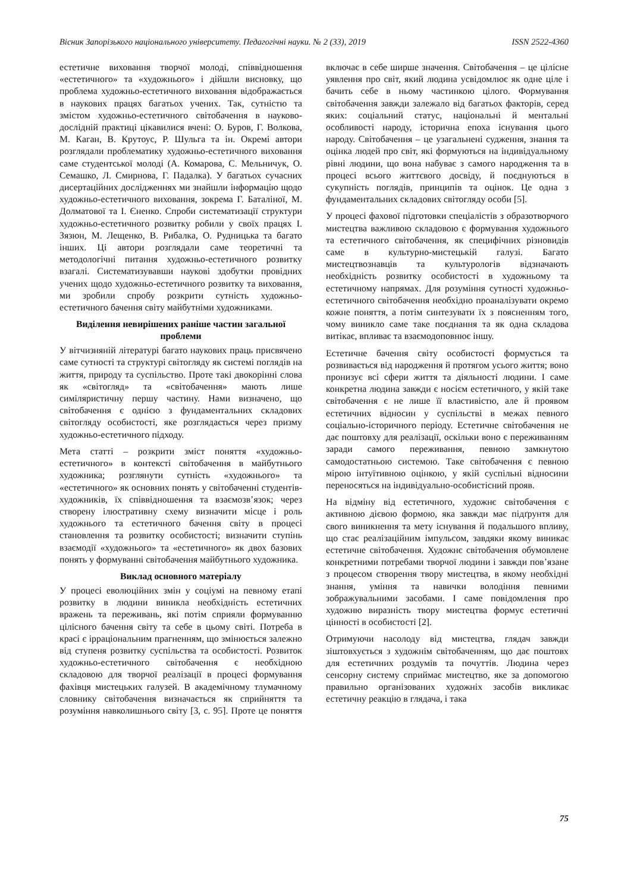Вісник Запорізького національного університету. Педагогічні науки. № 2 (33), 2019 ISSN 2522-4360
естетичне виховання творчої молоді, співвідношення «естетичного» та «художнього» і дійшли висновку, що проблема художньо-естетичного виховання відображається в наукових працях багатьох учених. Так, сутністю та змістом художньо-естетичного світобачення в науково-дослідній практиці цікавилися вчені: О. Буров, Г. Волкова, М. Каган, В. Крутоус, Р. Шульга та ін. Окремі автори розглядали проблематику художньо-естетичного виховання саме студентської молоді (А. Комарова, С. Мельничук, О. Семашко, Л. Смирнова, Г. Падалка). У багатьох сучасних дисертаційних дослідженнях ми знайшли інформацію щодо художньо-естетичного виховання, зокрема Г. Баталіної, М. Долматової та І. Єненко. Спроби систематизації структури художньо-естетичного розвитку робили у своїх працях І. Зязюн, М. Лещенко, В. Рибалка, О. Рудницька та багато інших. Ці автори розглядали саме теоретичні та методологічні питання художньо-естетичного розвитку взагалі. Систематизувавши наукові здобутки провідних учених щодо художньо-естетичного розвитку та виховання, ми зробили спробу розкрити сутність художньо-естетичного бачення світу майбутніми художниками.
Виділення невирішених раніше частин загальної проблеми
У вітчизняній літературі багато наукових праць присвячено саме сутності та структурі світогляду як системі поглядів на життя, природу та суспільство. Проте такі двокорінні слова як «світогляд» та «світобачення» мають лише симіляристичну першу частину. Нами визначено, що світобачення є однією з фундаментальних складових світогляду особистості, яке розглядається через призму художньо-естетичного підходу.
Мета статті – розкрити зміст поняття «художньо-естетичного» в контексті світобачення в майбутнього художника; розглянути сутність «художнього» та «естетичного» як основних понять у світобаченні студентів-художників, їх співвідношення та взаємозв’язок; через створену ілюстративну схему визначити місце і роль художнього та естетичного бачення світу в процесі становлення та розвитку особистості; визначити ступінь взаємодії «художнього» та «естетичного» як двох базових понять у формуванні світобачення майбутнього художника.
Виклад основного матеріалу
У процесі еволюційних змін у соціумі на певному етапі розвитку в людини виникла необхідність естетичних вражень та переживань, які потім сприяли формуванню цілісного бачення світу та себе в цьому світі. Потреба в красі є ірраціональним прагненням, що змінюється залежно від ступеня розвитку суспільства та особистості. Розвиток художньо-естетичного світобачення є необхідною складовою для творчої реалізації в процесі формування фахівця мистецьких галузей. В академічному тлумачному словнику світобачення визначається як сприйняття та розуміння навколишнього світу [3, с. 95]. Проте це поняття включає в себе ширше значення. Світобачення – це цілісне уявлення про світ, який людина усвідомлює як одне ціле і бачить себе в ньому частинкою цілого. Формування світобачення завжди залежало від багатьох факторів, серед яких: соціальний статус, національні й ментальні особливості народу, історична епоха існування цього народу. Світобачення – це узагальнені судження, знання та оцінка людей про світ, які формуються на індивідуальному рівні людини, що вона набуває з самого народження та в процесі всього життєвого досвіду, й поєднуються в сукупність поглядів, принципів та оцінок. Це одна з фундаментальних складових світогляду особи [5].
У процесі фахової підготовки спеціалістів з образотворчого мистецтва важливою складовою є формування художнього та естетичного світобачення, як специфічних різновидів саме в культурно-мистецькій галузі. Багато мистецтвознавців та культурологів відзначають необхідність розвитку особистості в художньому та естетичному напрямах. Для розуміння сутності художньо-естетичного світобачення необхідно проаналізувати окремо кожне поняття, а потім синтезувати їх з поясненням того, чому виникло саме таке поєднання та як одна складова витікає, впливає та взаємодоповнює іншу.
Естетичне бачення світу особистості формується та розвивається від народження й протягом усього життя; воно пронизує всі сфери життя та діяльності людини. І саме конкретна людина завжди є носієм естетичного, у якій таке світобачення є не лише її властивістю, але й проявом естетичних відносин у суспільстві в межах певного соціально-історичного періоду. Естетичне світобачення не дає поштовху для реалізації, оскільки воно є переживанням заради самого переживання, певною замкнутою самодостатньою системою. Таке світобачення є певною мірою інтуїтивною оцінкою, у якій суспільні відносини переносяться на індивідуально-особистісний прояв.
На відміну від естетичного, художнє світобачення є активною дієвою формою, яка завжди має підґрунтя для свого виникнення та мету існування й подальшого впливу, що стає реалізаційним імпульсом, завдяки якому виникає естетичне світобачення. Художнє світобачення обумовлене конкретними потребами творчої людини і завжди пов’язане з процесом створення твору мистецтва, в якому необхідні знання, уміння та навички володіння певними зображувальними засобами. І саме повідомлення про художню виразність твору мистецтва формує естетичні цінності в особистості [2].
Отримуючи насолоду від мистецтва, глядач завжди зіштовхується з художнім світобаченням, що дає поштовх для естетичних роздумів та почуттів. Людина через сенсорну систему сприймає мистецтво, яке за допомогою правильно організованих художніх засобів викликає естетичну реакцію в глядача, і така
75